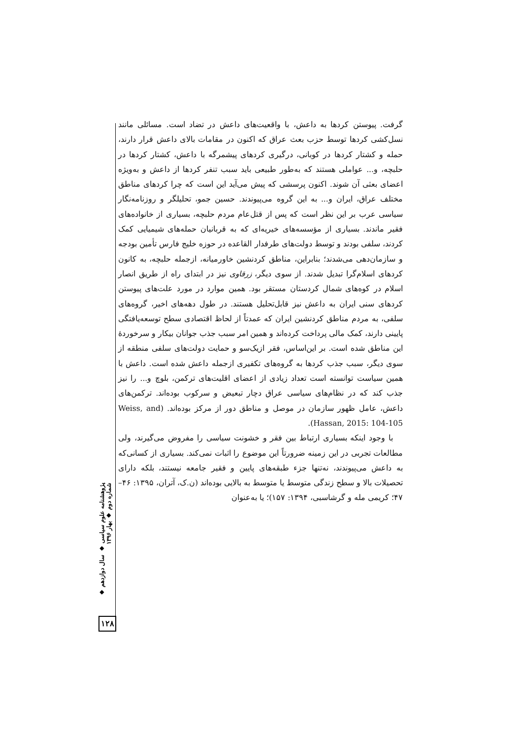گرفت. پیوستن کردها به داعش، با واقعیت‌های داعش در تضاد است. مسائلی مانند نسل‌کشی کردها توسط حزب بعث عراق که اکنون در مقامات بالای داعش قرار دارند، حمله و کشتار کردها در کوبانی، درگیری کردهای پیشمرگه با داعش، کشتار کردها در حلبچه، و... عواملی هستند که به‌طور طبیعی باید سبب تنفر کردها از داعش و به‌ویژه اعضای بعثی آن شوند. اکنون پرسشی که پیش می‌آید این است که چرا کردهای مناطق مختلف عراق، ایران و... به این گروه می‌پیوندند. حسین جمو، تحلیلگر و روزنامه‌نگار سیاسی عرب بر این نظر است که پس از قتل‌عام مردم حلبچه، بسیاری از خانواده‌های فقیر ماندند. بسیاری از مؤسسه‌های خیریه‌ای که به قربانیان حمله‌های شیمیایی کمک کردند، سلفی بودند و توسط دولت‌های طرفدار القاعده در حوزه خلیج فارس تأمین بودجه و سازمان‌دهی می‌شدند؛ بنابراین، مناطق کردنشین خاورمیانه، ازجمله حلبچه، به کانون کردهای اسلام‌گرا تبدیل شدند. از سوی دیگر، زرقاوی نیز در ابتدای راه از طریق انصار اسلام در کوه‌های شمال کردستان مستقر بود. همین موارد در مورد علت‌های پیوستن کردهای سنی ایران به داعش نیز قابل‌تحلیل هستند. در طول دهه‌های اخیر، گروه‌های سلفی، به مردم مناطق کردنشین ایران که عمدتاً از لحاظ اقتصادی سطح توسعه‌یافتگی پایینی دارند، کمک مالی پرداخت کرده‌اند و همین امر سبب جذب جوانان بیکار و سرخوردهٔ این مناطق شده است. بر این‌اساس، فقر ازیک‌سو و حمایت دولت‌های سلفی منطقه از سوی دیگر، سبب جذب کردها به گروه‌های تکفیری ازجمله داعش شده است. داعش با همین سیاست توانسته است تعداد زیادی از اعضای اقلیت‌های ترکمن، بلوچ و... را نیز جذب کند که در نظام‌های سیاسی عراق دچار تبعیض و سرکوب بوده‌اند. ترکمن‌های داعش، عامل ظهور سازمان در موصل و مناطق دور از مرکز بوده‌اند. (Weiss, and Hassan, 2015: 104-105).
با وجود اینکه بسیاری ارتباط بین فقر و خشونت سیاسی را مفروض می‌گیرند، ولی مطالعات تجربی در این زمینه ضرورتاً این موضوع را اثبات نمی‌کند. بسیاری از کسانی‌که به داعش می‌پیوندند، نه‌تنها جزء طبقه‌های پایین و فقیر جامعه نیستند، بلکه دارای تحصیلات بالا و سطح زندگی متوسط یا متوسط به بالایی بوده‌اند (ن.ک، آتران، ۱۳۹۵: ۴۶–۴۷؛ کریمی مله و گرشاسبی، ۱۳۹۴: ۱۵۷)؛ یا به‌عنوان
پژوهشنامه علوم سیاسی ◆ سال دوازدهم ◆ شماره دوم ◆ بهار ۱۳۹۶
۱۲۸